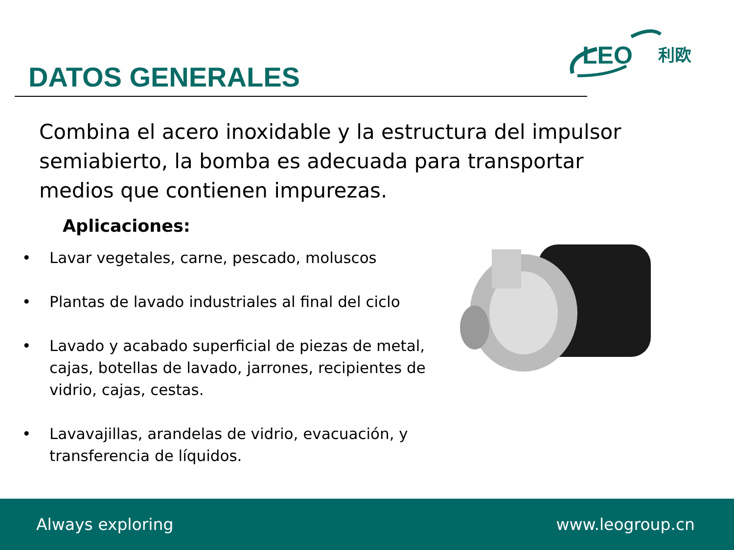LEO
利欧
DATOS GENERALES
Combina el acero inoxidable y la estructura del impulsor semiabierto, la bomba es adecuada para transportar medios que contienen impurezas.
Aplicaciones:
• Lavar vegetales, carne, pescado, moluscos
• Plantas de lavado industriales al final del ciclo
• Lavado y acabado superficial de piezas de metal, cajas, botellas de lavado, jarrones, recipientes de vidrio, cajas, cestas.
• Lavavajillas, arandelas de vidrio, evacuación, y transferencia de líquidos.
Always exploring www.leogroup.cn